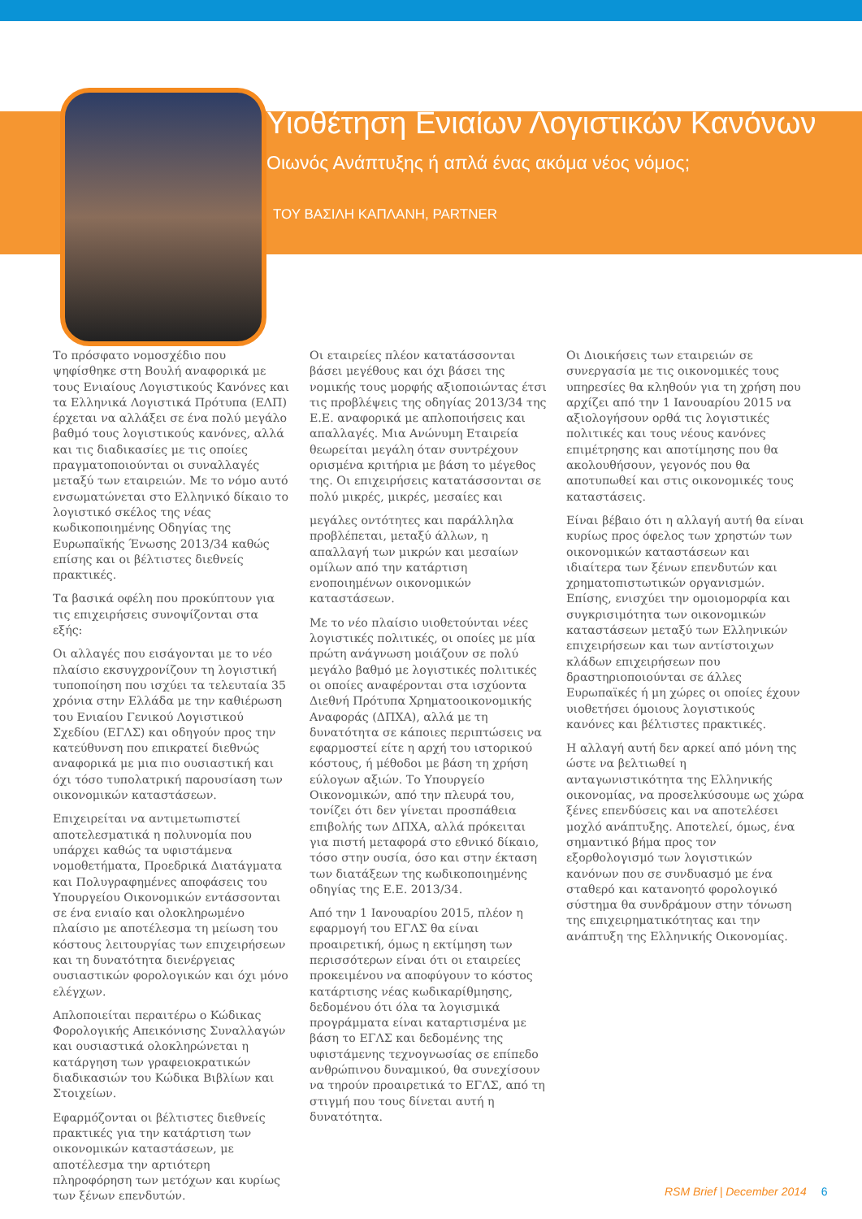Υιοθέτηση Ενιαίων Λογιστικών Κανόνων
Οιωνός Ανάπτυξης ή απλά ένας ακόμα νέος νόμος;
ΤΟΥ ΒΑΣΙΛΗ ΚΑΠΛΑΝΗ, PARTNER
Το πρόσφατο νομοσχέδιο που ψηφίσθηκε στη Βουλή αναφορικά με τους Ενιαίους Λογιστικούς Κανόνες και τα Ελληνικά Λογιστικά Πρότυπα (ΕΛΠ) έρχεται να αλλάξει σε ένα πολύ μεγάλο βαθμό τους λογιστικούς κανόνες, αλλά και τις διαδικασίες με τις οποίες πραγματοποιούνται οι συναλλαγές μεταξύ των εταιρειών. Με το νόμο αυτό ενσωματώνεται στο Ελληνικό δίκαιο το λογιστικό σκέλος της νέας κωδικοποιημένης Οδηγίας της Ευρωπαϊκής Ένωσης 2013/34 καθώς επίσης και οι βέλτιστες διεθνείς πρακτικές.
Τα βασικά οφέλη που προκύπτουν για τις επιχειρήσεις συνοψίζονται στα εξής:
Οι αλλαγές που εισάγονται με το νέο πλαίσιο εκσυγχρονίζουν τη λογιστική τυποποίηση που ισχύει τα τελευταία 35 χρόνια στην Ελλάδα με την καθιέρωση του Ενιαίου Γενικού Λογιστικού Σχεδίου (ΕΓΛΣ) και οδηγούν προς την κατεύθυνση που επικρατεί διεθνώς αναφορικά με μια πιο ουσιαστική και όχι τόσο τυπολατρική παρουσίαση των οικονομικών καταστάσεων.
Επιχειρείται να αντιμετωπιστεί αποτελεσματικά η πολυνομία που υπάρχει καθώς τα υφιστάμενα νομοθετήματα, Προεδρικά Διατάγματα και Πολυγραφημένες αποφάσεις του Υπουργείου Οικονομικών εντάσσονται σε ένα ενιαίο και ολοκληρωμένο πλαίσιο με αποτέλεσμα τη μείωση του κόστους λειτουργίας των επιχειρήσεων και τη δυνατότητα διενέργειας ουσιαστικών φορολογικών και όχι μόνο ελέγχων.
Απλοποιείται περαιτέρω ο Κώδικας Φορολογικής Απεικόνισης Συναλλαγών και ουσιαστικά ολοκληρώνεται η κατάργηση των γραφειοκρατικών διαδικασιών του Κώδικα Βιβλίων και Στοιχείων.
Εφαρμόζονται οι βέλτιστες διεθνείς πρακτικές για την κατάρτιση των οικονομικών καταστάσεων, με αποτέλεσμα την αρτιότερη πληροφόρηση των μετόχων και κυρίως των ξένων επενδυτών.
Οι εταιρείες πλέον κατατάσσονται βάσει μεγέθους και όχι βάσει της νομικής τους μορφής αξιοποιώντας έτσι τις προβλέψεις της οδηγίας 2013/34 της Ε.Ε. αναφορικά με απλοποιήσεις και απαλλαγές. Μια Ανώνυμη Εταιρεία θεωρείται μεγάλη όταν συντρέχουν ορισμένα κριτήρια με βάση το μέγεθος της. Οι επιχειρήσεις κατατάσσονται σε πολύ μικρές, μικρές, μεσαίες και
μεγάλες οντότητες και παράλληλα προβλέπεται, μεταξύ άλλων, η απαλλαγή των μικρών και μεσαίων ομίλων από την κατάρτιση ενοποιημένων οικονομικών καταστάσεων.
Με το νέο πλαίσιο υιοθετούνται νέες λογιστικές πολιτικές, οι οποίες με μία πρώτη ανάγνωση μοιάζουν σε πολύ μεγάλο βαθμό με λογιστικές πολιτικές οι οποίες αναφέρονται στα ισχύοντα Διεθνή Πρότυπα Χρηματοοικονομικής Αναφοράς (ΔΠΧΑ), αλλά με τη δυνατότητα σε κάποιες περιπτώσεις να εφαρμοστεί είτε η αρχή του ιστορικού κόστους, ή μέθοδοι με βάση τη χρήση εύλογων αξιών. Το Υπουργείο Οικονομικών, από την πλευρά του, τονίζει ότι δεν γίνεται προσπάθεια επιβολής των ΔΠΧΑ, αλλά πρόκειται για πιστή μεταφορά στο εθνικό δίκαιο, τόσο στην ουσία, όσο και στην έκταση των διατάξεων της κωδικοποιημένης οδηγίας της Ε.Ε. 2013/34.
Από την 1 Ιανουαρίου 2015, πλέον η εφαρμογή του ΕΓΛΣ θα είναι προαιρετική, όμως η εκτίμηση των περισσότερων είναι ότι οι εταιρείες προκειμένου να αποφύγουν το κόστος κατάρτισης νέας κωδικαρίθμησης, δεδομένου ότι όλα τα λογισμικά προγράμματα είναι καταρτισμένα με βάση το ΕΓΛΣ και δεδομένης της υφιστάμενης τεχνογνωσίας σε επίπεδο ανθρώπινου δυναμικού, θα συνεχίσουν να τηρούν προαιρετικά το ΕΓΛΣ, από τη στιγμή που τους δίνεται αυτή η δυνατότητα.
Οι Διοικήσεις των εταιρειών σε συνεργασία με τις οικονομικές τους υπηρεσίες θα κληθούν για τη χρήση που αρχίζει από την 1 Ιανουαρίου 2015 να αξιολογήσουν ορθά τις λογιστικές πολιτικές και τους νέους κανόνες επιμέτρησης και αποτίμησης που θα ακολουθήσουν, γεγονός που θα αποτυπωθεί και στις οικονομικές τους καταστάσεις.
Είναι βέβαιο ότι η αλλαγή αυτή θα είναι κυρίως προς όφελος των χρηστών των οικονομικών καταστάσεων και ιδιαίτερα των ξένων επενδυτών και χρηματοπιστωτικών οργανισμών. Επίσης, ενισχύει την ομοιομορφία και συγκρισιμότητα των οικονομικών καταστάσεων μεταξύ των Ελληνικών επιχειρήσεων και των αντίστοιχων κλάδων επιχειρήσεων που δραστηριοποιούνται σε άλλες Ευρωπαϊκές ή μη χώρες οι οποίες έχουν υιοθετήσει όμοιους λογιστικούς κανόνες και βέλτιστες πρακτικές.
Η αλλαγή αυτή δεν αρκεί από μόνη της ώστε να βελτιωθεί η ανταγωνιστικότητα της Ελληνικής οικονομίας, να προσελκύσουμε ως χώρα ξένες επενδύσεις και να αποτελέσει μοχλό ανάπτυξης. Αποτελεί, όμως, ένα σημαντικό βήμα προς τον εξορθολογισμό των λογιστικών κανόνων που σε συνδυασμό με ένα σταθερό και κατανοητό φορολογικό σύστημα θα συνδράμουν στην τόνωση της επιχειρηματικότητας και την ανάπτυξη της Ελληνικής Οικονομίας.
RSM Brief | December 2014 6